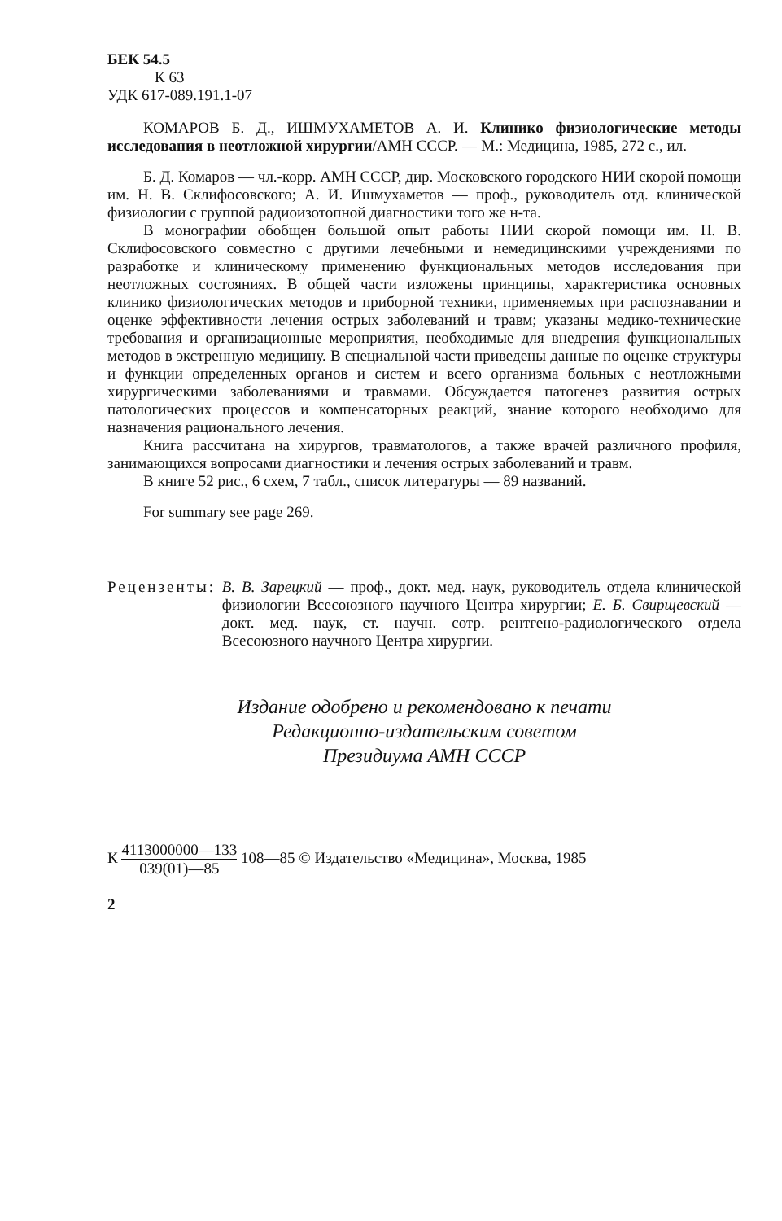БЕК 54.5
К 63
УДК 617-089.191.1-07
КОМАРОВ Б. Д., ИШМУХАМЕТОВ А. И. Клинико физиологические методы исследования в неотложной хирургии/АМН СССР. — М.: Медицина, 1985, 272 с., ил.
Б. Д. Комаров — чл.-корр. АМН СССР, дир. Московского городского НИИ скорой помощи им. Н. В. Склифосовского; А. И. Ишмухаметов — проф., руководитель отд. клинической физиологии с группой радиоизотопной диагностики того же н-та.
В монографии обобщен большой опыт работы НИИ скорой помощи им. Н. В. Склифосовского совместно с другими лечебными и немедицинскими учреждениями по разработке и клиническому применению функциональных методов исследования при неотложных состояниях. В общей части изложены принципы, характеристика основных клинико физиологических методов и приборной техники, применяемых при распознавании и оценке эффективности лечения острых заболеваний и травм; указаны медико-технические требования и организационные мероприятия, необходимые для внедрения функциональных методов в экстренную медицину. В специальной части приведены данные по оценке структуры и функции определенных органов и систем и всего организма больных с неотложными хирургическими заболеваниями и травмами. Обсуждается патогенез развития острых патологических процессов и компенсаторных реакций, знание которого необходимо для назначения рационального лечения.
Книга рассчитана на хирургов, травматологов, а также врачей различного профиля, занимающихся вопросами диагностики и лечения острых заболеваний и травм.
В книге 52 рис., 6 схем, 7 табл., список литературы — 89 названий.
For summary see page 269.
Рецензенты: В. В. Зарецкий — проф., докт. мед. наук, руководитель отдела клинической физиологии Всесоюзного научного Центра хирургии; Е. Б. Свирщевский — докт. мед. наук, ст. научн. сотр. рентгено-радиологического отдела Всесоюзного научного Центра хирургии.
Издание одобрено и рекомендовано к печати
Редакционно-издательским советом
Президиума АМН СССР
К 4113000000—133 039(01)—85 108—85 © Издательство «Медицина», Москва, 1985
2